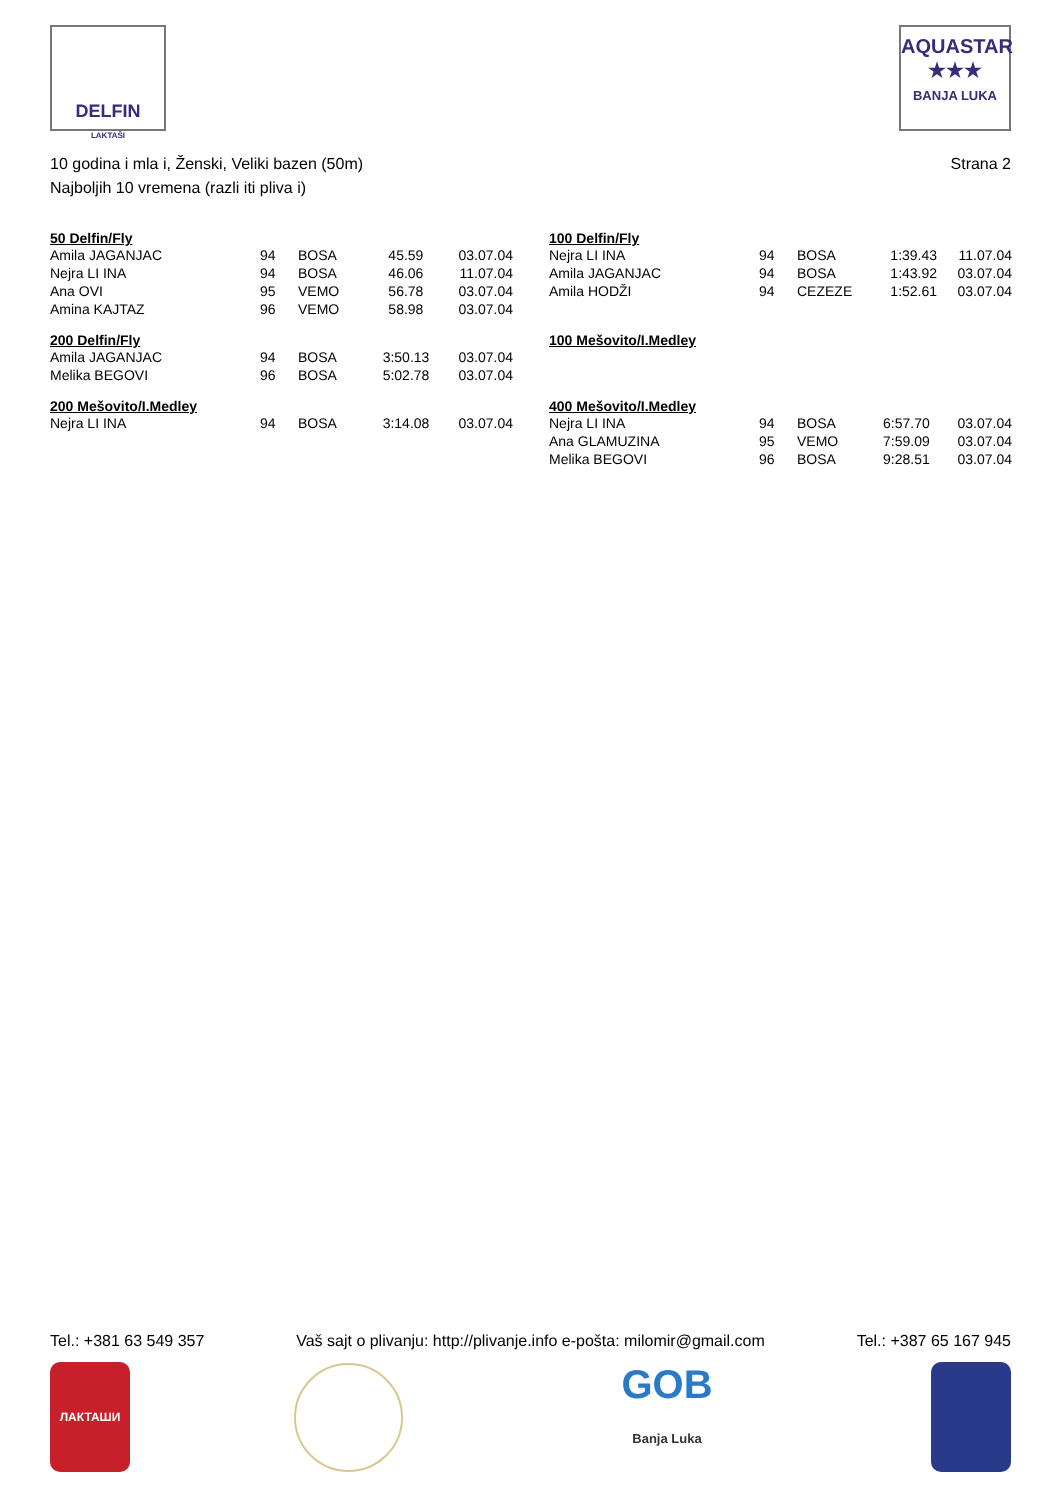DELFIN
LAKTAŠI
AQUASTAR
★★★
BANJA LUKA
10 godina i mla i, Ženski, Veliki bazen (50m) Strana 2
Najboljih 10 vremena (razli iti pliva i)
| 50 Delfin/Fly | | | | |
| --- | --- | --- | --- | --- |
| Amila JAGANJAC | 94 | BOSA | 45.59 | 03.07.04 |
| Nejra LI INA | 94 | BOSA | 46.06 | 11.07.04 |
| Ana OVI | 95 | VEMO | 56.78 | 03.07.04 |
| Amina KAJTAZ | 96 | VEMO | 58.98 | 03.07.04 |
| 200 Delfin/Fly | | | | |
| --- | --- | --- | --- | --- |
| Amila JAGANJAC | 94 | BOSA | 3:50.13 | 03.07.04 |
| Melika BEGOVI | 96 | BOSA | 5:02.78 | 03.07.04 |
| 200 Mešovito/I.Medley | | | | |
| --- | --- | --- | --- | --- |
| Nejra LI INA | 94 | BOSA | 3:14.08 | 03.07.04 |
| 100 Delfin/Fly | | | | |
| --- | --- | --- | --- | --- |
| Nejra LI INA | 94 | BOSA | 1:39.43 | 11.07.04 |
| Amila JAGANJAC | 94 | BOSA | 1:43.92 | 03.07.04 |
| Amila HODŽI | 94 | CEZEZE | 1:52.61 | 03.07.04 |
| 100 Mešovito/I.Medley |
| --- |
| 400 Mešovito/I.Medley | | | | |
| --- | --- | --- | --- | --- |
| Nejra LI INA | 94 | BOSA | 6:57.70 | 03.07.04 |
| Ana GLAMUZINA | 95 | VEMO | 7:59.09 | 03.07.04 |
| Melika BEGOVI | 96 | BOSA | 9:28.51 | 03.07.04 |
Tel.: +381 63 549 357 Vaš sajt o plivanju: http://plivanje.info e-pošta: milomir@gmail.com Tel.: +387 65 167 945
ЛАКТАШИ
GOB
Banja Luka